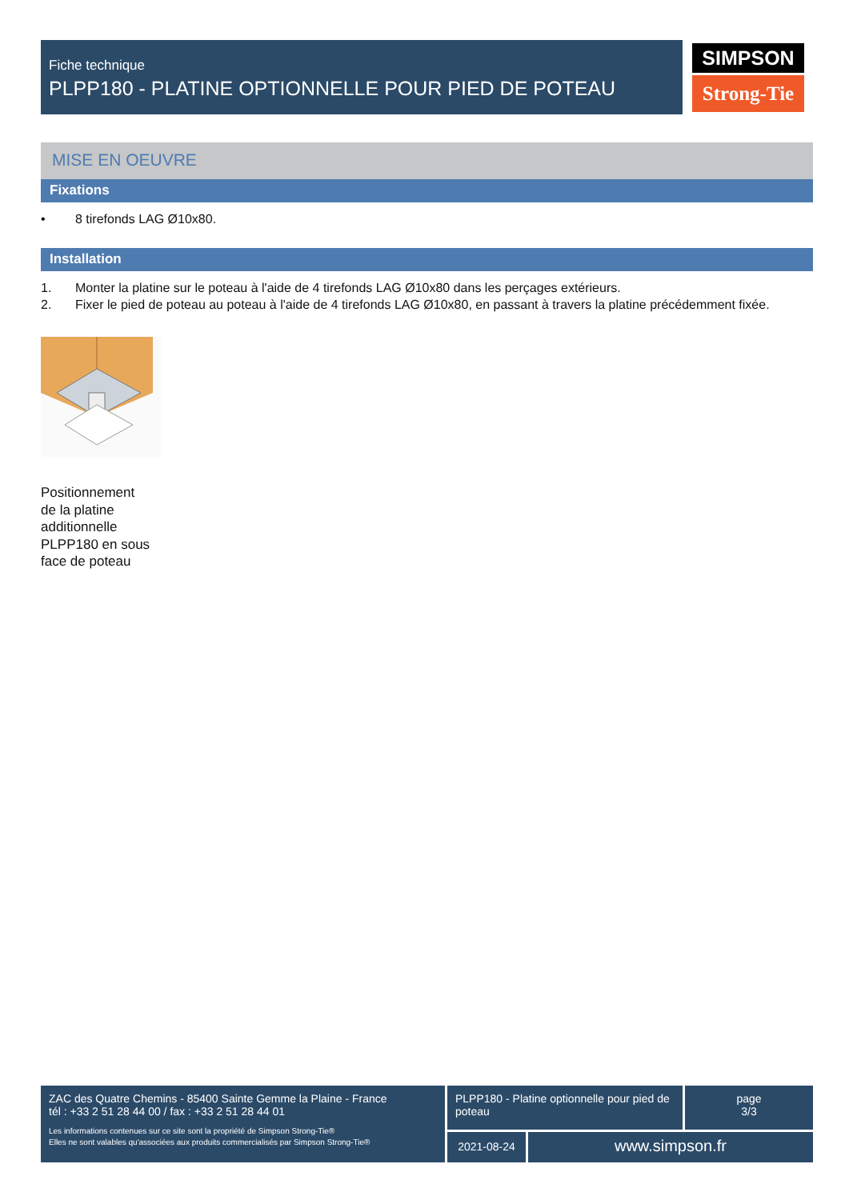Fiche technique
PLPP180 - PLATINE OPTIONNELLE POUR PIED DE POTEAU
SIMPSON
Strong-Tie
MISE EN OEUVRE
Fixations
• 8 tirefonds LAG Ø10x80.
Installation
1. Monter la platine sur le poteau à l'aide de 4 tirefonds LAG Ø10x80 dans les perçages extérieurs.
2. Fixer le pied de poteau au poteau à l'aide de 4 tirefonds LAG Ø10x80, en passant à travers la platine précédemment fixée.
Positionnement de la platine additionnelle PLPP180 en sous face de poteau
ZAC des Quatre Chemins - 85400 Sainte Gemme la Plaine - France
tél : +33 2 51 28 44 00 / fax : +33 2 51 28 44 01
Les informations contenues sur ce site sont la propriété de Simpson Strong-Tie®
Elles ne sont valables qu'associées aux produits commercialisés par Simpson Strong-Tie®
PLPP180 - Platine optionnelle pour pied de poteau
page
3/3
2021-08-24
www.simpson.fr